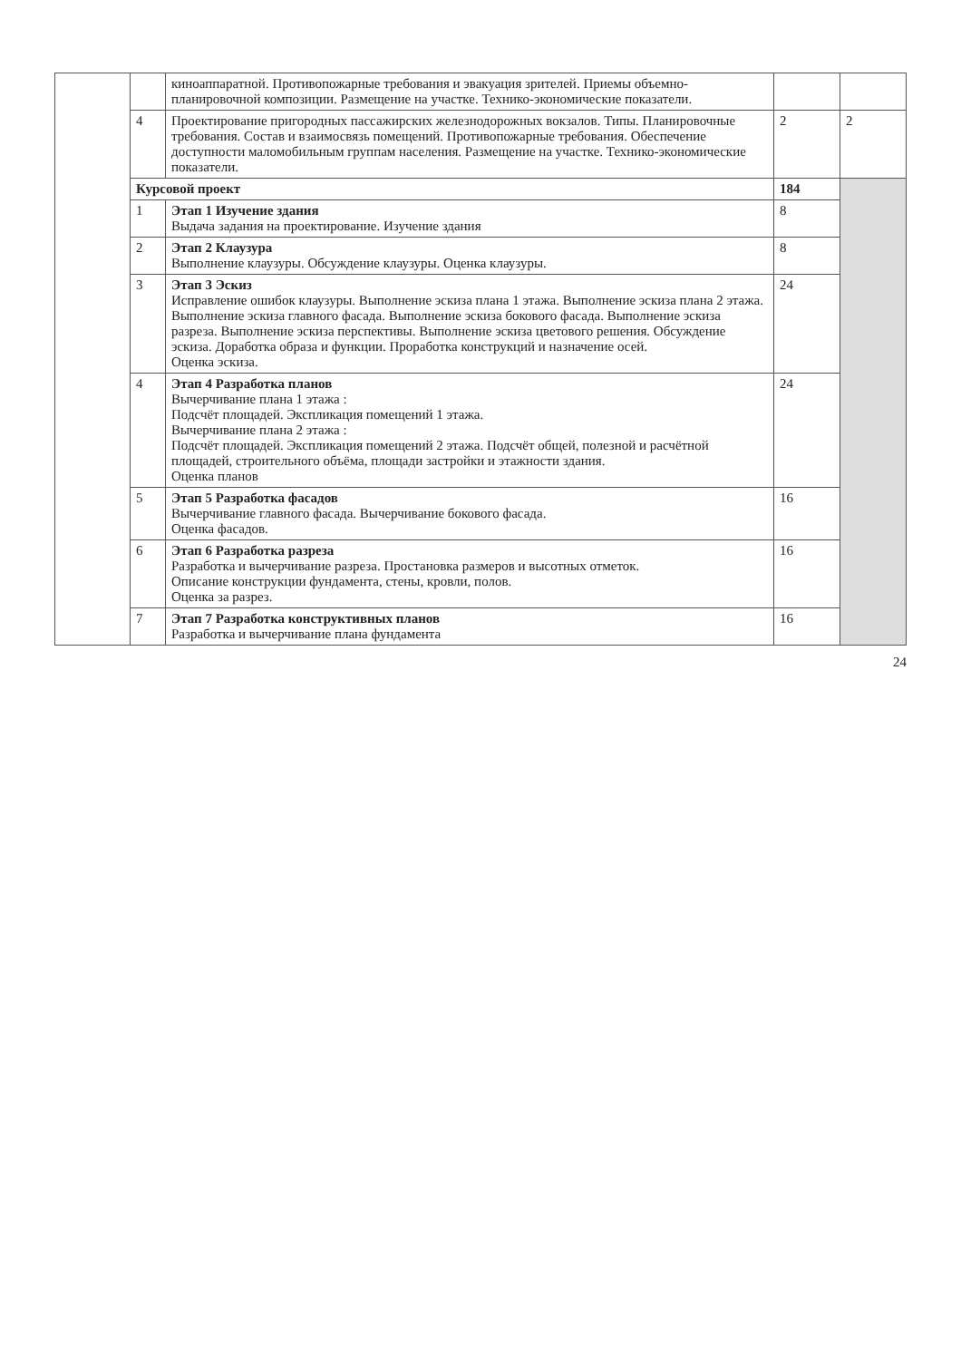| | | киноаппаратной. Противопожарные требования и эвакуация зрителей. Приемы объемно-планировочной композиции. Размещение на участке. Технико-экономические показатели. | | |
| | 4 | Проектирование пригородных пассажирских железнодорожных вокзалов. Типы. Планировочные требования. Состав и взаимосвязь помещений. Противопожарные требования. Обеспечение доступности маломобильным группам населения. Размещение на участке. Технико-экономические показатели. | 2 | 2 |
| | Курсовой проект | | 184 | |
| | 1 | Этап 1 Изучение здания Выдача задания на проектирование. Изучение здания | 8 | |
| | 2 | Этап 2 Клаузура Выполнение клаузуры. Обсуждение клаузуры. Оценка клаузуры. | 8 | |
| | 3 | Этап 3 Эскиз Исправление ошибок клаузуры. Выполнение эскиза плана 1 этажа. Выполнение эскиза плана 2 этажа. Выполнение эскиза главного фасада. Выполнение эскиза бокового фасада. Выполнение эскиза разреза. Выполнение эскиза перспективы. Выполнение эскиза цветового решения. Обсуждение эскиза. Доработка образа и функции. Проработка конструкций и назначение осей. Оценка эскиза. | 24 | |
| | 4 | Этап 4 Разработка планов Вычерчивание плана 1 этажа : Подсчёт площадей. Экспликация помещений 1 этажа. Вычерчивание плана 2 этажа : Подсчёт площадей. Экспликация помещений 2 этажа. Подсчёт общей, полезной и расчётной площадей, строительного объёма, площади застройки и этажности здания. Оценка планов | 24 | |
| | 5 | Этап 5 Разработка фасадов Вычерчивание главного фасада. Вычерчивание бокового фасада. Оценка фасадов. | 16 | |
| | 6 | Этап 6 Разработка разреза Разработка и вычерчивание разреза. Простановка размеров и высотных отметок. Описание конструкции фундамента, стены, кровли, полов. Оценка за разрез. | 16 | |
| | 7 | Этап 7 Разработка конструктивных планов Разработка и вычерчивание плана фундамента | 16 | |
24